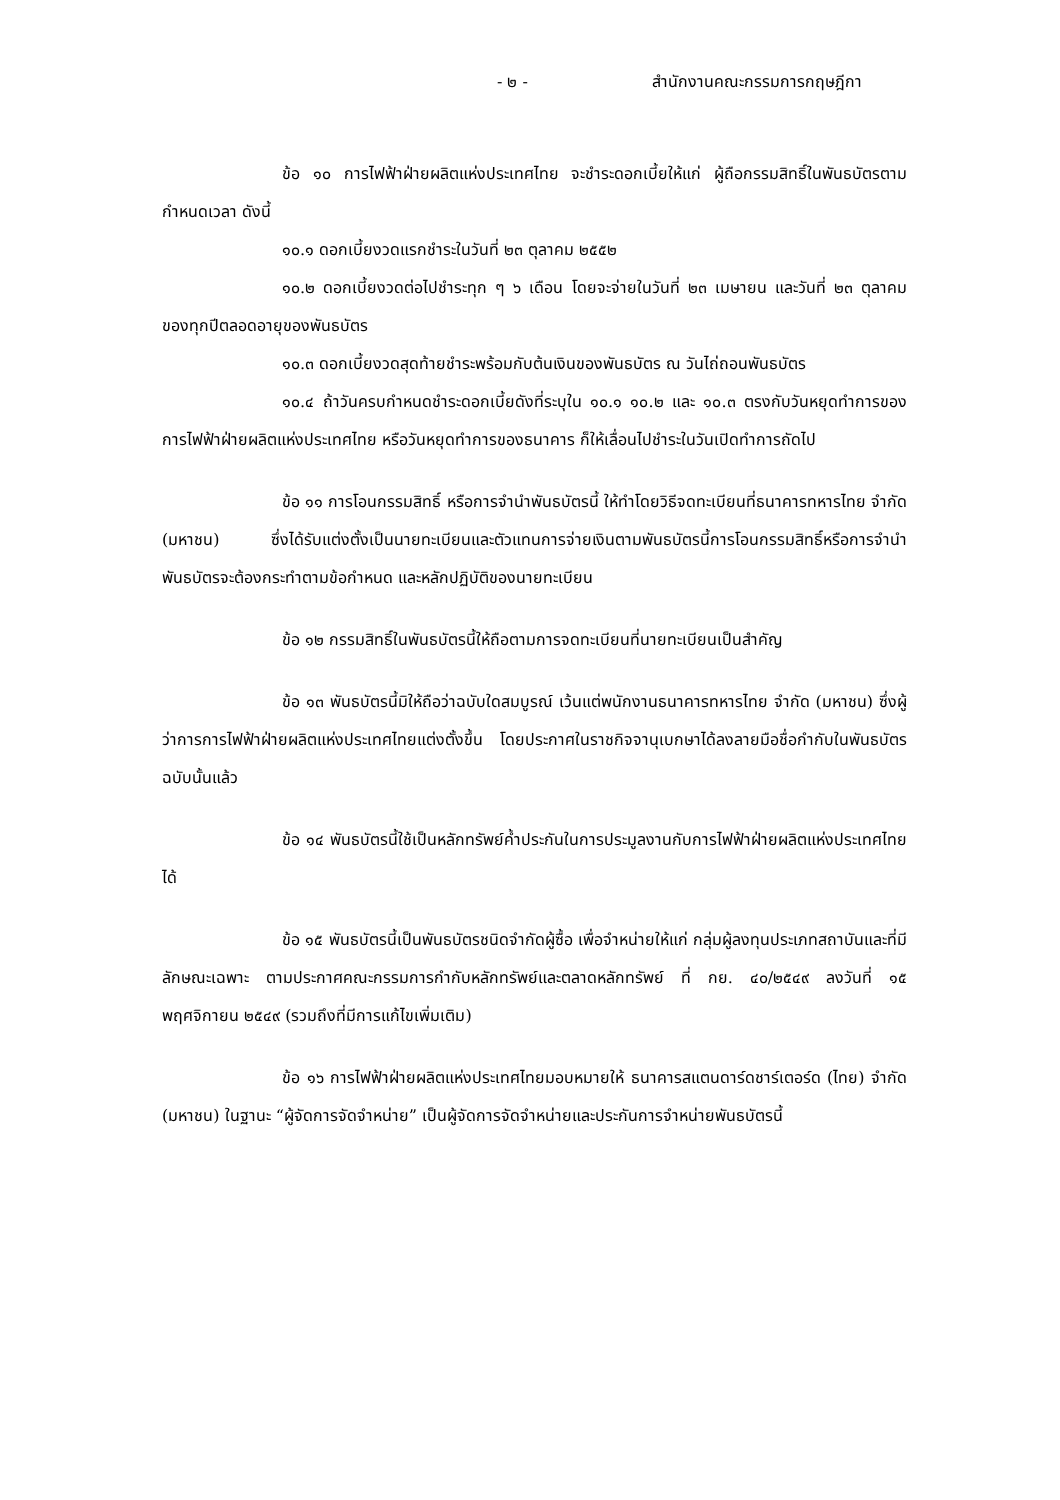- ๒ - สำนักงานคณะกรรมการกฤษฎีกา
ข้อ ๑๐ การไฟฟ้าฝ่ายผลิตแห่งประเทศไทย จะชำระดอกเบี้ยให้แก่ ผู้ถือกรรมสิทธิ์ในพันธบัตรตามกำหนดเวลา ดังนี้
๑๐.๑ ดอกเบี้ยงวดแรกชำระในวันที่ ๒๓ ตุลาคม ๒๕๕๒
๑๐.๒ ดอกเบี้ยงวดต่อไปชำระทุก ๆ ๖ เดือน โดยจะจ่ายในวันที่ ๒๓ เมษายน และวันที่ ๒๓ ตุลาคม ของทุกปีตลอดอายุของพันธบัตร
๑๐.๓ ดอกเบี้ยงวดสุดท้ายชำระพร้อมกับต้นเงินของพันธบัตร ณ วันไถ่ถอนพันธบัตร
๑๐.๔ ถ้าวันครบกำหนดชำระดอกเบี้ยดังที่ระบุใน ๑๐.๑ ๑๐.๒ และ ๑๐.๓ ตรงกับวันหยุดทำการของการไฟฟ้าฝ่ายผลิตแห่งประเทศไทย หรือวันหยุดทำการของธนาคาร ก็ให้เลื่อนไปชำระในวันเปิดทำการถัดไป
ข้อ ๑๑ การโอนกรรมสิทธิ์ หรือการจำนำพันธบัตรนี้ ให้ทำโดยวิธีจดทะเบียนที่ธนาคารทหารไทย จำกัด (มหาชน) ซึ่งได้รับแต่งตั้งเป็นนายทะเบียนและตัวแทนการจ่ายเงินตามพันธบัตรนี้การโอนกรรมสิทธิ์หรือการจำนำพันธบัตรจะต้องกระทำตามข้อกำหนด และหลักปฏิบัติของนายทะเบียน
ข้อ ๑๒ กรรมสิทธิ์ในพันธบัตรนี้ให้ถือตามการจดทะเบียนที่นายทะเบียนเป็นสำคัญ
ข้อ ๑๓ พันธบัตรนี้มิให้ถือว่าฉบับใดสมบูรณ์ เว้นแต่พนักงานธนาคารทหารไทย จำกัด (มหาชน) ซึ่งผู้ว่าการการไฟฟ้าฝ่ายผลิตแห่งประเทศไทยแต่งตั้งขึ้น โดยประกาศในราชกิจจานุเบกษาได้ลงลายมือชื่อกำกับในพันธบัตรฉบับนั้นแล้ว
ข้อ ๑๔ พันธบัตรนี้ใช้เป็นหลักทรัพย์ค้ำประกันในการประมูลงานกับการไฟฟ้าฝ่ายผลิตแห่งประเทศไทยได้
ข้อ ๑๕ พันธบัตรนี้เป็นพันธบัตรชนิดจำกัดผู้ซื้อ เพื่อจำหน่ายให้แก่ กลุ่มผู้ลงทุนประเภทสถาบันและที่มีลักษณะเฉพาะ ตามประกาศคณะกรรมการกำกับหลักทรัพย์และตลาดหลักทรัพย์ ที่ กย. ๔๐/๒๕๔๙ ลงวันที่ ๑๕ พฤศจิกายน ๒๕๔๙ (รวมถึงที่มีการแก้ไขเพิ่มเติม)
ข้อ ๑๖ การไฟฟ้าฝ่ายผลิตแห่งประเทศไทยมอบหมายให้ ธนาคารสแตนดาร์ดชาร์เตอร์ด (ไทย) จำกัด (มหาชน) ในฐานะ “ผู้จัดการจัดจำหน่าย” เป็นผู้จัดการจัดจำหน่ายและประกันการจำหน่ายพันธบัตรนี้